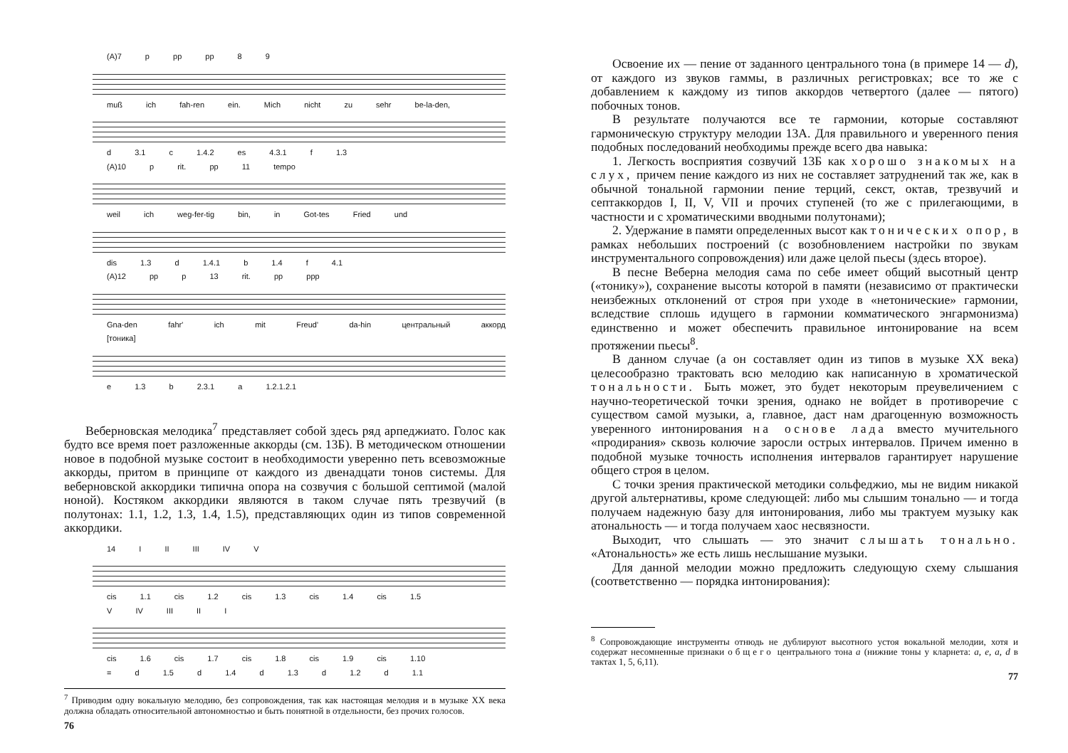(A)7 p pp pp 8 9
muß ich fah-ren ein. Mich nicht zu sehr be-la-den,
d 3.1 c 1.4.2 es 4.3.1 f 1.3
(A)10 p rit. pp 11 tempo
weil ich weg-fer-tig bin, in Got-tes Fried und
dis 1.3 d 1.4.1 b 1.4 f 4.1
(A)12 pp p 13 rit. pp ppp
Gna-den fahr' ich mit Freud' da-hin центральный аккорд [тоника]
e 1.3 b 2.3.1 a 1.2.1.2.1
Веберновская мелодика<sup>7</sup> представляет собой здесь ряд арпеджиато. Голос как будто все время поет разложенные аккорды (см. 13Б). В методическом отношении новое в подобной музыке состоит в необходимости уверенно петь всевозможные аккорды, притом в принципе от каждого из двенадцати тонов системы. Для веберновской аккордики типична опора на созвучия с большой септимой (малой ноной). Костяком аккордики являются в таком случае пять трезвучий (в полутонах: 1.1, 1.2, 1.3, 1.4, 1.5), представляющих один из типов современной аккордики.
14 I II III IV V
cis 1.1 cis 1.2 cis 1.3 cis 1.4 cis 1.5
V IV III II I
cis 1.6 cis 1.7 cis 1.8 cis 1.9 cis 1.10
= d 1.5 d 1.4 d 1.3 d 1.2 d 1.1
<sup>7</sup> Приводим одну вокальную мелодию, без сопровождения, так как настоящая мелодия и в музыке XX века должна обладать относительной автономностью и быть понятной в отдельности, без прочих голосов.
76
Освоение их — пение от заданного центрального тона (в примере 14 — d), от каждого из звуков гаммы, в различных регистровках; все то же с добавлением к каждому из типов аккордов четвертого (далее — пятого) побочных тонов.
В результате получаются все те гармонии, которые составляют гармоническую структуру мелодии 13А. Для правильного и уверенного пения подобных последований необходимы прежде всего два навыка:
1. Легкость восприятия созвучий 13Б как хорошо знакомых на слух, причем пение каждого из них не составляет затруднений так же, как в обычной тональной гармонии пение терций, секст, октав, трезвучий и септаккордов I, II, V, VII и прочих ступеней (то же с прилегающими, в частности и с хроматическими вводными полутонами);
2. Удержание в памяти определенных высот как тонических опор, в рамках небольших построений (с возобновлением настройки по звукам инструментального сопровождения) или даже целой пьесы (здесь второе).
В песне Веберна мелодия сама по себе имеет общий высотный центр («тонику»), сохранение высоты которой в памяти (независимо от практически неизбежных отклонений от строя при уходе в «нетонические» гармонии, вследствие сплошь идущего в гармонии комматического энгармонизма) единственно и может обеспечить правильное интонирование на всем протяжении пьесы<sup>8</sup>.
В данном случае (а он составляет один из типов в музыке XX века) целесообразно трактовать всю мелодию как написанную в хроматической тональности. Быть может, это будет некоторым преувеличением с научно-теоретической точки зрения, однако не войдет в противоречие с существом самой музыки, а, главное, даст нам драгоценную возможность уверенного интонирования на основе лада вместо мучительного «продирания» сквозь колючие заросли острых интервалов. Причем именно в подобной музыке точность исполнения интервалов гарантирует нарушение общего строя в целом.
С точки зрения практической методики сольфеджио, мы не видим никакой другой альтернативы, кроме следующей: либо мы слышим тонально — и тогда получаем надежную базу для интонирования, либо мы трактуем музыку как атональность — и тогда получаем хаос несвязности.
Выходит, что слышать — это значит слышать тонально. «Атональность» же есть лишь неслышание музыки.
Для данной мелодии можно предложить следующую схему слышания (соответственно — порядка интонирования):
<sup>8</sup> Сопровождающие инструменты отнюдь не дублируют высотного устоя вокальной мелодии, хотя и содержат несомненные признаки общего центрального тона a (нижние тоны у кларнета: a, e, a, d в тактах 1, 5, 6,11).
77